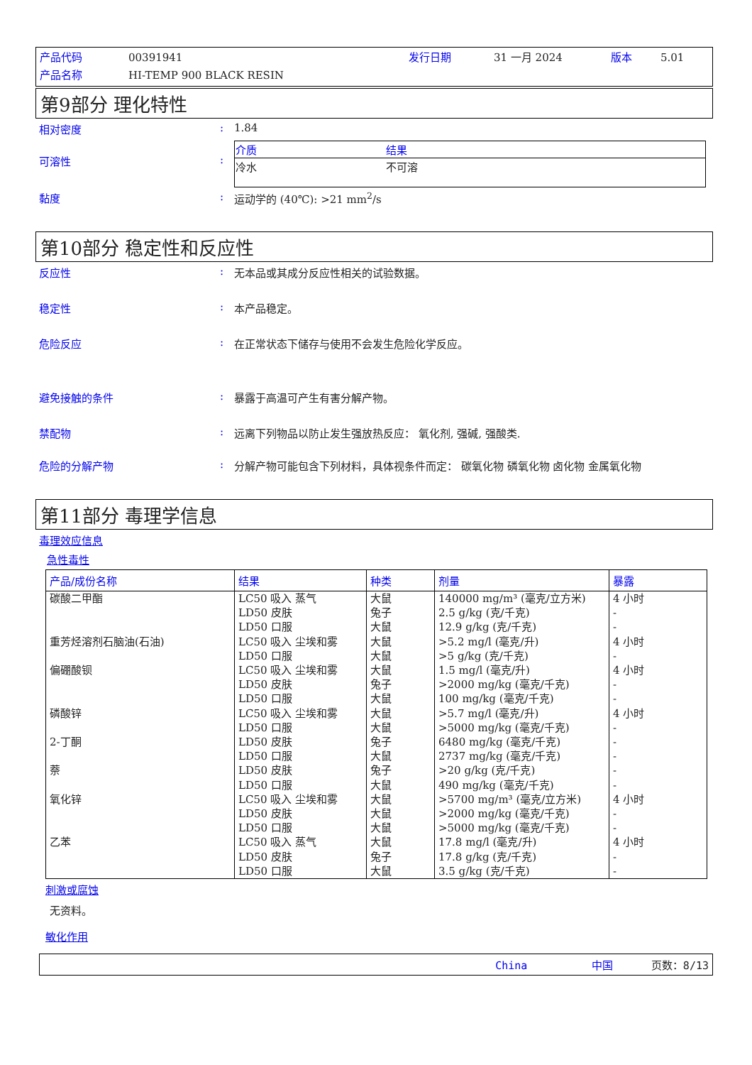产品代码 00391941 发行日期 31 一月 2024 版本 5.01 产品名称 HI-TEMP 900 BLACK RESIN
第9部分 理化特性
相对密度: 1.84
可溶性:
| 介质 | 结果 |
| --- | --- |
| 冷水 | 不可溶 |
黏度: 运动学的 (40℃): >21 mm<sup>2</sup>/s
第10部分 稳定性和反应性
反应性: 无本品或其成分反应性相关的试验数据。
稳定性: 本产品稳定。
危险反应: 在正常状态下储存与使用不会发生危险化学反应。
避免接触的条件: 暴露于高温可产生有害分解产物。
禁配物: 远离下列物品以防止发生强放热反应： 氧化剂, 强碱, 强酸类.
危险的分解产物: 分解产物可能包含下列材料，具体视条件而定： 碳氧化物 磷氧化物 卤化物 金属氧化物
第11部分 毒理学信息
毒理效应信息
急性毒性
| 产品/成份名称 | 结果 | 种类 | 剂量 | 暴露 |
| --- | --- | --- | --- | --- |
| 碳酸二甲酯 重芳烃溶剂石脑油(石油) 偏硼酸钡 磷酸锌 2-丁酮 萘 氧化锌 乙苯 | LC50 吸入 蒸气 LD50 皮肤 LD50 口服 LC50 吸入 尘埃和雾 LD50 口服 LC50 吸入 尘埃和雾 LD50 皮肤 LD50 口服 LC50 吸入 尘埃和雾 LD50 口服 LD50 皮肤 LD50 口服 LD50 皮肤 LD50 口服 LC50 吸入 尘埃和雾 LD50 皮肤 LD50 口服 LC50 吸入 蒸气 LD50 皮肤 LD50 口服 | 大鼠 兔子 大鼠 大鼠 大鼠 大鼠 兔子 大鼠 大鼠 大鼠 兔子 大鼠 兔子 大鼠 大鼠 大鼠 大鼠 大鼠 兔子 大鼠 | 140000 mg/m³ (毫克/立方米) 2.5 g/kg (克/千克) 12.9 g/kg (克/千克) >5.2 mg/l (毫克/升) >5 g/kg (克/千克) 1.5 mg/l (毫克/升) >2000 mg/kg (毫克/千克) 100 mg/kg (毫克/千克) >5.7 mg/l (毫克/升) >5000 mg/kg (毫克/千克) 6480 mg/kg (毫克/千克) 2737 mg/kg (毫克/千克) >20 g/kg (克/千克) 490 mg/kg (毫克/千克) >5700 mg/m³ (毫克/立方米) >2000 mg/kg (毫克/千克) >5000 mg/kg (毫克/千克) 17.8 mg/l (毫克/升) 17.8 g/kg (克/千克) 3.5 g/kg (克/千克) | 4 小时 - - 4 小时 - 4 小时 - - 4 小时 - - - - - 4 小时 - - 4 小时 - - |
刺激或腐蚀
无资料。
敏化作用
China 中国 页数：8/13